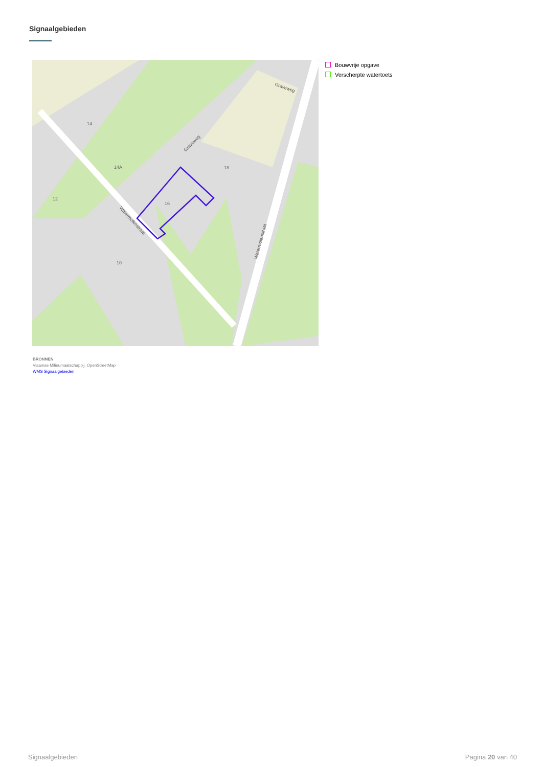Signaalgebieden
10
12
14
14A
16
18
Graveweg
Graveweg
Watermolenstraat
Watermolenstraat
Bouwvrije opgave
Verscherpte watertoets
BRONNEN
Vlaamse Milieumaatschappij, OpenStreetMap
WMS Signaalgebieden
Signaalgebieden Pagina 20 van 40